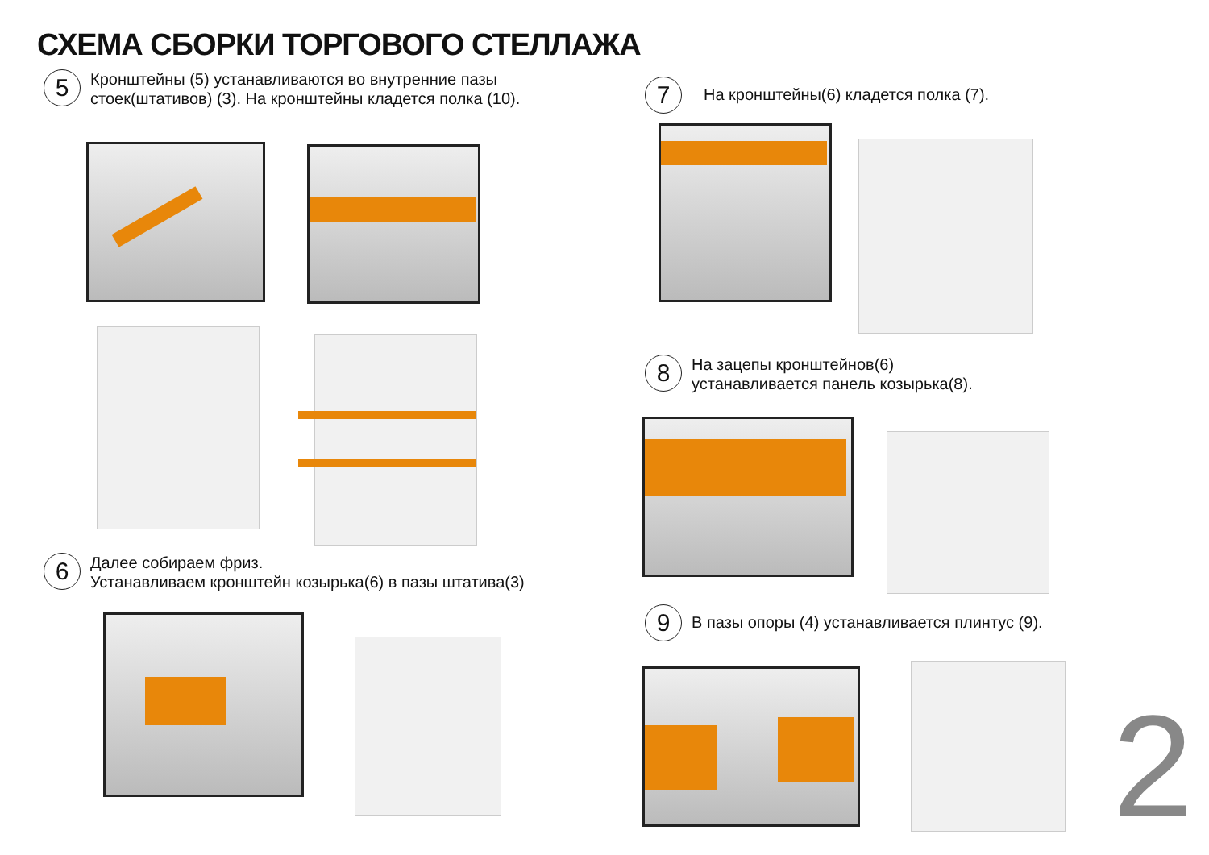СХЕМА СБОРКИ ТОРГОВОГО СТЕЛЛАЖА
5
Кронштейны (5) устанавливаются во внутренние пазы стоек(штативов) (3). На кронштейны кладется полка (10).
6
Далее собираем фриз.
Устанавливаем кронштейн козырька(6) в пазы штатива(3)
7
На кронштейны(6) кладется полка (7).
8
На зацепы кронштейнов(6)
устанавливается панель козырька(8).
9
В пазы опоры (4) устанавливается плинтус (9).
2